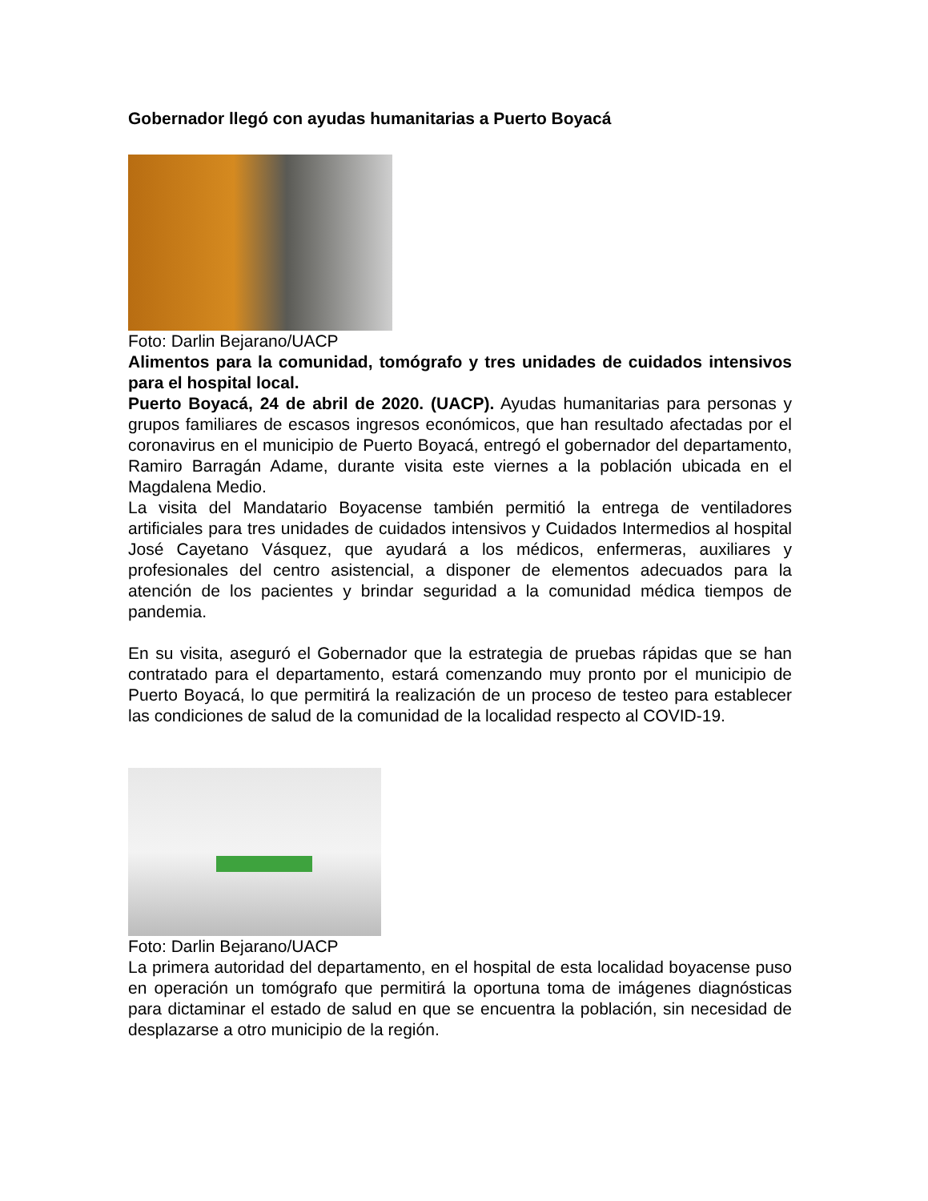Gobernador llegó con ayudas humanitarias a Puerto Boyacá
Foto: Darlin Bejarano/UACP
Alimentos para la comunidad, tomógrafo y tres unidades de cuidados intensivos para el hospital local.
Puerto Boyacá, 24 de abril de 2020. (UACP). Ayudas humanitarias para personas y grupos familiares de escasos ingresos económicos, que han resultado afectadas por el coronavirus en el municipio de Puerto Boyacá, entregó el gobernador del departamento, Ramiro Barragán Adame, durante visita este viernes a la población ubicada en el Magdalena Medio.
La visita del Mandatario Boyacense también permitió la entrega de ventiladores artificiales para tres unidades de cuidados intensivos y Cuidados Intermedios al hospital José Cayetano Vásquez, que ayudará a los médicos, enfermeras, auxiliares y profesionales del centro asistencial, a disponer de elementos adecuados para la atención de los pacientes y brindar seguridad a la comunidad médica tiempos de pandemia.
En su visita, aseguró el Gobernador que la estrategia de pruebas rápidas que se han contratado para el departamento, estará comenzando muy pronto por el municipio de Puerto Boyacá, lo que permitirá la realización de un proceso de testeo para establecer las condiciones de salud de la comunidad de la localidad respecto al COVID-19.
Foto: Darlin Bejarano/UACP
La primera autoridad del departamento, en el hospital de esta localidad boyacense puso en operación un tomógrafo que permitirá la oportuna toma de imágenes diagnósticas para dictaminar el estado de salud en que se encuentra la población, sin necesidad de desplazarse a otro municipio de la región.